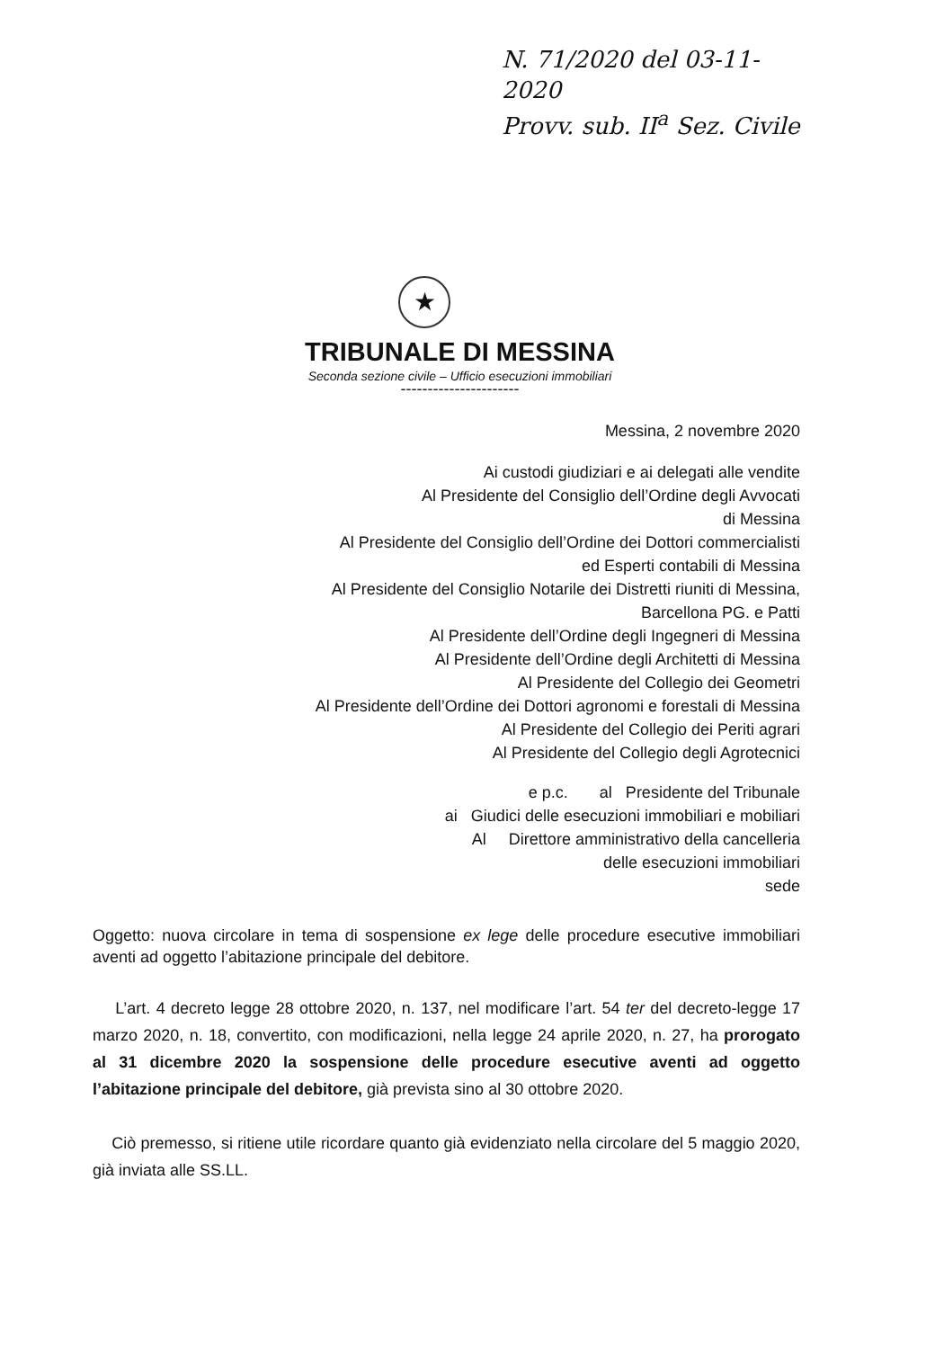N. 71/2020 del 03-11-2020
Provv. sub. II<sup>a</sup> Sez. Civile
★
TRIBUNALE DI MESSINA
Seconda sezione civile – Ufficio esecuzioni immobiliari
----------------------
Messina, 2 novembre 2020
Ai custodi giudiziari e ai delegati alle vendite
Al Presidente del Consiglio dell’Ordine degli Avvocati
di Messina
Al Presidente del Consiglio dell’Ordine dei Dottori commercialisti
ed Esperti contabili di Messina
Al Presidente del Consiglio Notarile dei Distretti riuniti di Messina,
Barcellona PG. e Patti
Al Presidente dell’Ordine degli Ingegneri di Messina
Al Presidente dell’Ordine degli Architetti di Messina
Al Presidente del Collegio dei Geometri
Al Presidente dell’Ordine dei Dottori agronomi e forestali di Messina
Al Presidente del Collegio dei Periti agrari
Al Presidente del Collegio degli Agrotecnici
e p.c. al Presidente del Tribunale
ai Giudici delle esecuzioni immobiliari e mobiliari
Al Direttore amministrativo della cancelleria
delle esecuzioni immobiliari
sede
Oggetto: nuova circolare in tema di sospensione ex lege delle procedure esecutive immobiliari aventi ad oggetto l’abitazione principale del debitore.
L’art. 4 decreto legge 28 ottobre 2020, n. 137, nel modificare l’art. 54 ter del decreto-legge 17 marzo 2020, n. 18, convertito, con modificazioni, nella legge 24 aprile 2020, n. 27, ha prorogato al 31 dicembre 2020 la sospensione delle procedure esecutive aventi ad oggetto l’abitazione principale del debitore, già prevista sino al 30 ottobre 2020.
Ciò premesso, si ritiene utile ricordare quanto già evidenziato nella circolare del 5 maggio 2020, già inviata alle SS.LL.